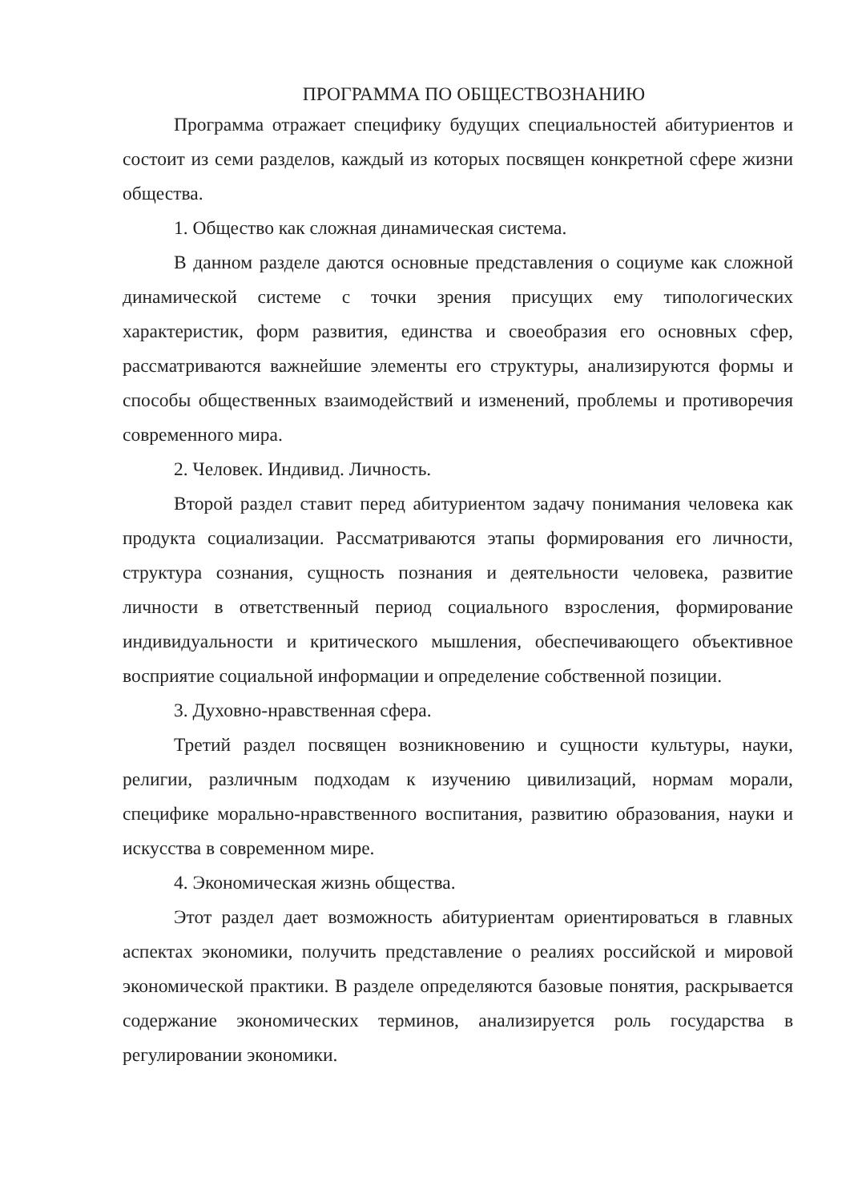ПРОГРАММА ПО ОБЩЕСТВОЗНАНИЮ
Программа отражает специфику будущих специальностей абитуриентов и состоит из семи разделов, каждый из которых посвящен конкретной сфере жизни общества.
1. Общество как сложная динамическая система.
В данном разделе даются основные представления о социуме как сложной динамической системе с точки зрения присущих ему типологических характеристик, форм развития, единства и своеобразия его основных сфер, рассматриваются важнейшие элементы его структуры, анализируются формы и способы общественных взаимодействий и изменений, проблемы и противоречия современного мира.
2. Человек. Индивид. Личность.
Второй раздел ставит перед абитуриентом задачу понимания человека как продукта социализации. Рассматриваются этапы формирования его личности, структура сознания, сущность познания и деятельности человека, развитие личности в ответственный период социального взросления, формирование индивидуальности и критического мышления, обеспечивающего объективное восприятие социальной информации и определение собственной позиции.
3. Духовно-нравственная сфера.
Третий раздел посвящен возникновению и сущности культуры, науки, религии, различным подходам к изучению цивилизаций, нормам морали, специфике морально-нравственного воспитания, развитию образования, науки и искусства в современном мире.
4. Экономическая жизнь общества.
Этот раздел дает возможность абитуриентам ориентироваться в главных аспектах экономики, получить представление о реалиях российской и мировой экономической практики. В разделе определяются базовые понятия, раскрывается содержание экономических терминов, анализируется роль государства в регулировании экономики.